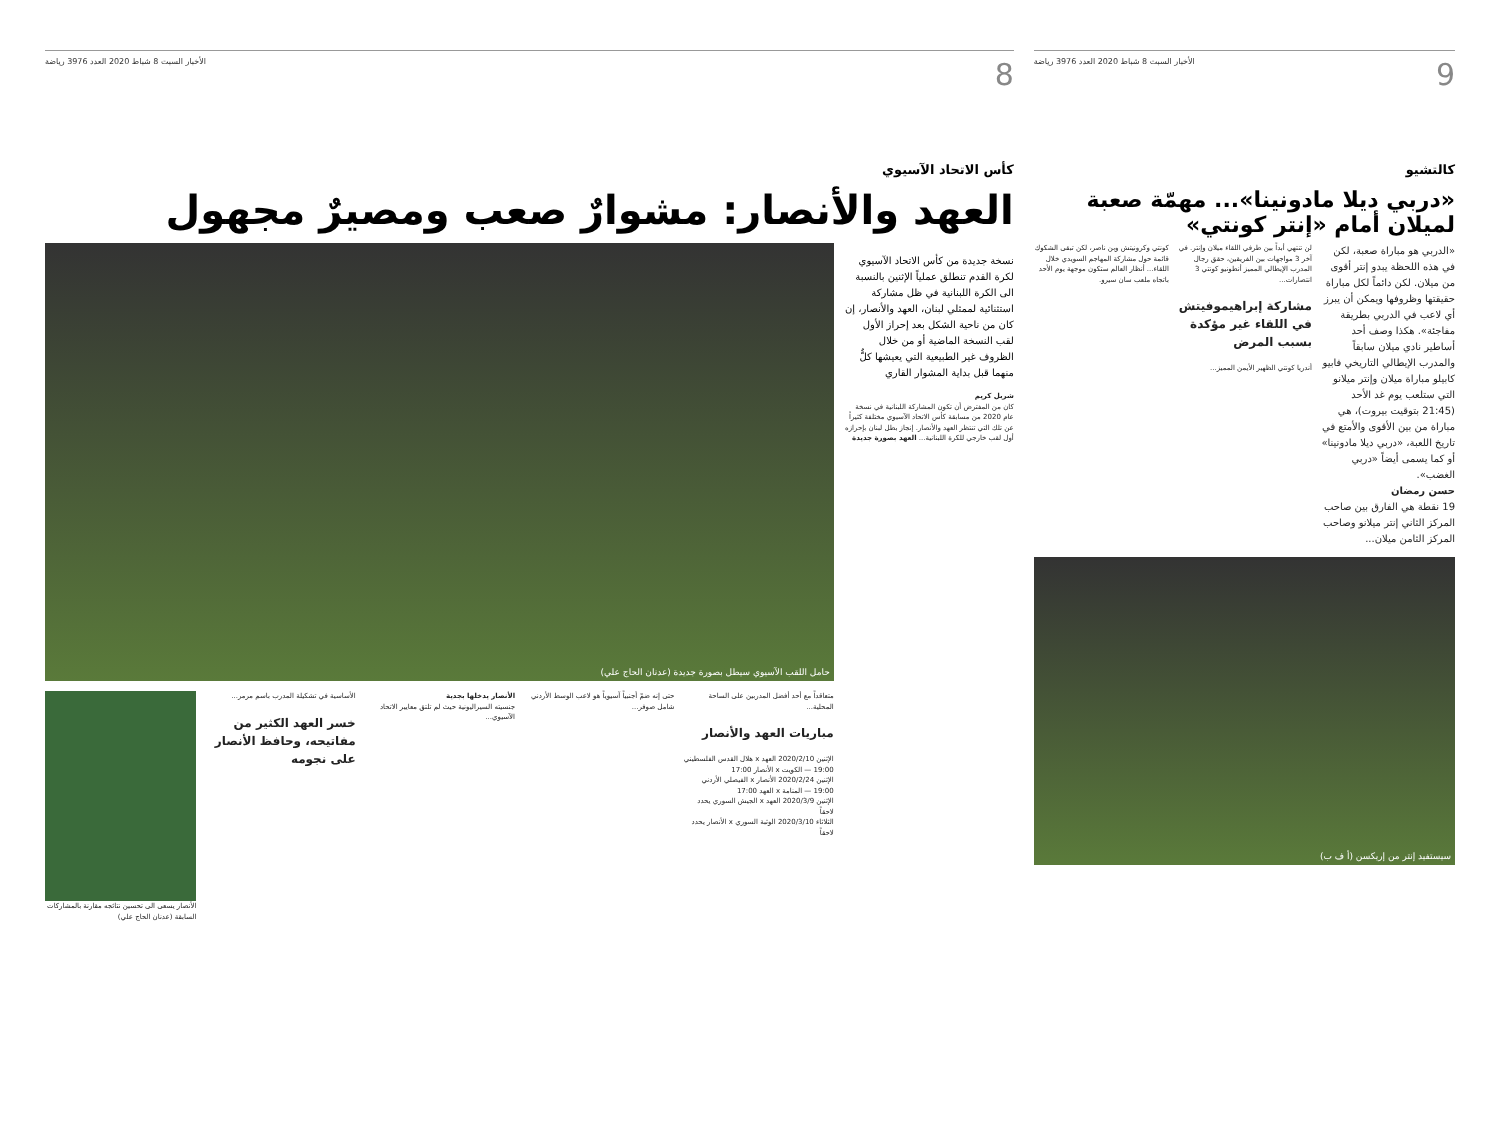9 الأخبار السبت 8 شباط 2020 العدد 3976 رياضة
كالتشيو
«دربي ديلا مادونينا»... مهمّة صعبة لميلان أمام «إنتر كونتي»
«الدربي هو مباراة صعبة، لكن في هذه اللحظة يبدو إنتر أقوى من ميلان. لكن دائماً لكل مباراة حقيقتها وظروفها ويمكن أن يبرز أي لاعب في الدربي بطريقة مفاجئة». هكذا وصف أحد أساطير نادي ميلان سابقاً والمدرب الإيطالي التاريخي فابيو كابيلو مباراة ميلان وإنتر ميلانو التي ستلعب يوم غد الأحد (21:45 بتوقيت بيروت)، هي مباراة من بين الأقوى والأمتع في تاريخ اللعبة، «دربي ديلا مادونينا» أو كما يسمى أيضاً «دربي الغضب».
حسن رمضان
19 نقطة هي الفارق بين صاحب المركز الثاني إنتر ميلانو وصاحب المركز الثامن ميلان...
لن تنتهي أبداً بين طرفي اللقاء ميلان وإنتر. في آخر 3 مواجهات بين الفريقين، حقق رجال المدرب الإيطالي المميز أنطونيو كونتي 3 انتصارات...
مشاركة إبراهيموفيتش في اللقاء غير مؤكدة بسبب المرض
أندريا كونتي الظهير الأيمن المميز...
كونتي وكرونيتش وبن ناصر، لكن تبقى الشكوك قائمة حول مشاركة المهاجم السويدي خلال اللقاء... أنظار العالم ستكون موجهة يوم الأحد باتجاه ملعب سان سيرو.
سيستفيد إنتر من إريكسن (أ ف ب)
8 الأخبار السبت 8 شباط 2020 العدد 3976 رياضة
كأس الاتحاد الآسيوي
العهد والأنصار: مشوارٌ صعب ومصيرٌ مجهول
نسخة جديدة من كأس الاتحاد الآسيوي لكرة القدم تنطلق عملياً الإثنين بالنسبة الى الكرة اللبنانية في ظل مشاركة استثنائية لممثلي لبنان، العهد والأنصار، إن كان من ناحية الشكل بعد إحراز الأول لقب النسخة الماضية أو من خلال الظروف غير الطبيعية التي يعيشها كلٌّ منهما قبل بداية المشوار القاري
شربل كريم
كان من المفترض أن تكون المشاركة اللبنانية في نسخة عام 2020 من مسابقة كأس الاتحاد الآسيوي مختلفة كثيراً عن تلك التي تنتظر العهد والأنصار. إنجاز بطل لبنان بإحرازه أول لقب خارجي للكرة اللبنانية... العهد بصورة جديدة
حامل اللقب الآسيوي سيطل بصورة جديدة (عدنان الحاج علي)
متعاقداً مع أحد أفضل المدربين على الساحة المحلية...
مباريات العهد والأنصار
الإثنين 2020/2/10 العهد x هلال القدس الفلسطيني 19:00 — الكويت x الأنصار 17:00
الإثنين 2020/2/24 الأنصار x الفيصلي الأردني 19:00 — المنامة x العهد 17:00
الإثنين 2020/3/9 العهد x الجيش السوري يحدد لاحقاً
الثلاثاء 2020/3/10 الوثبة السوري x الأنصار يحدد لاحقاً
حتى إنه ضمّ أجنبياً آسيوياً هو لاعب الوسط الأردني شامل صوفر...
الأنصار يدخلها بجدية
جنسيته السيراليونية حيث لم تلتق معايير الاتحاد الآسيوي...
الأساسية في تشكيلة المدرب باسم مرمر...
خسر العهد الكثير من مفاتيحه، وحافظ الأنصار على نجومه
الأنصار يسعى الى تحسين نتائجه مقارنة بالمشاركات السابقة (عدنان الحاج علي)